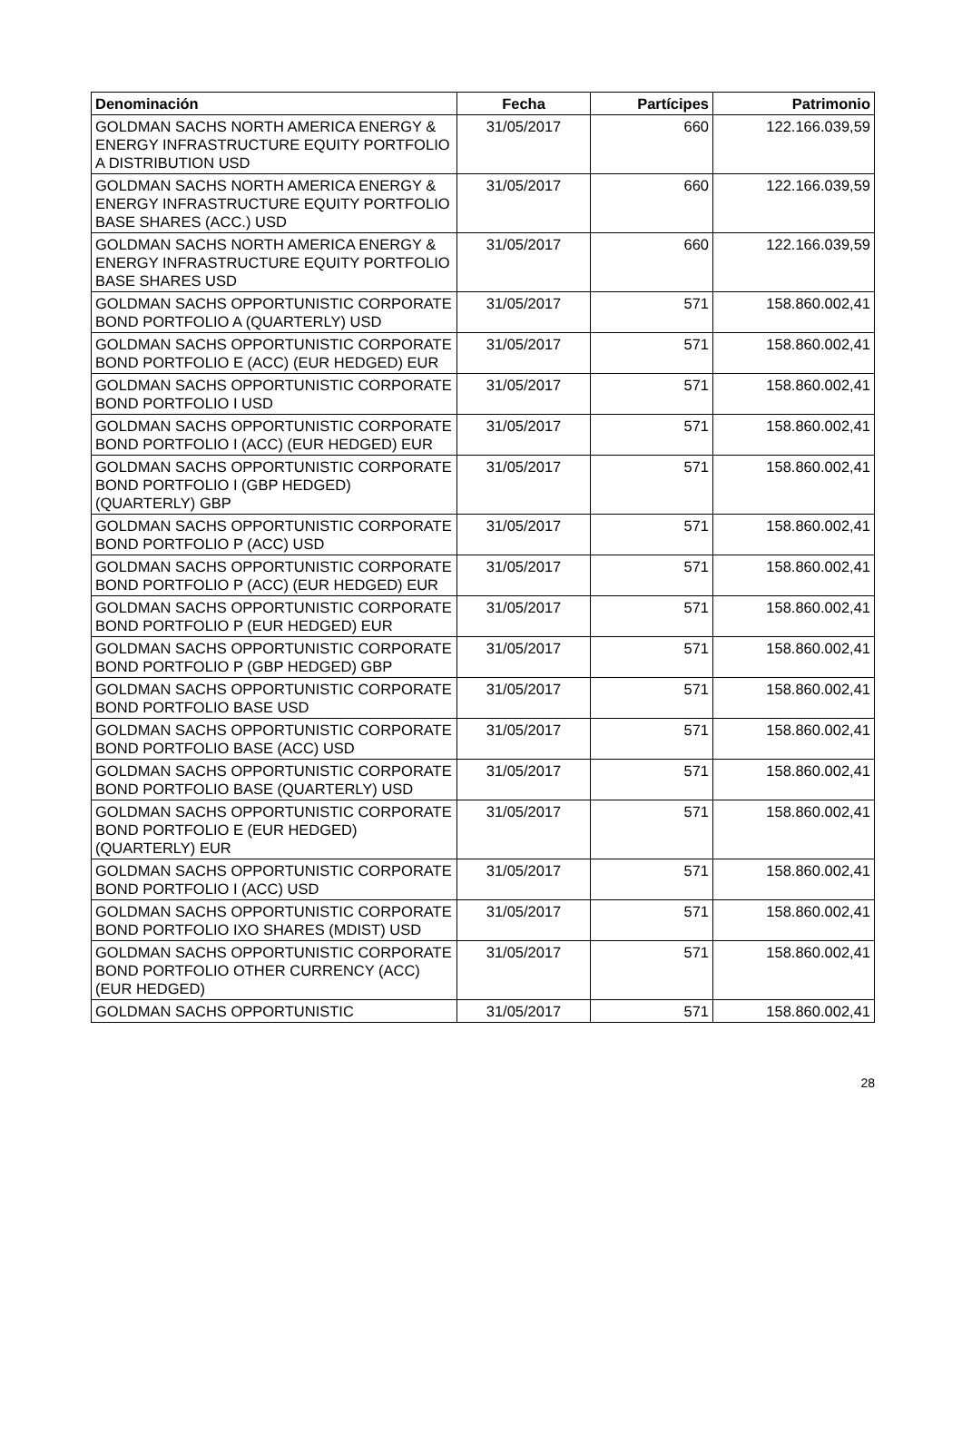| Denominación | Fecha | Partícipes | Patrimonio |
| --- | --- | --- | --- |
| GOLDMAN SACHS NORTH AMERICA ENERGY & ENERGY INFRASTRUCTURE EQUITY PORTFOLIO A DISTRIBUTION USD | 31/05/2017 | 660 | 122.166.039,59 |
| GOLDMAN SACHS NORTH AMERICA ENERGY & ENERGY INFRASTRUCTURE EQUITY PORTFOLIO BASE SHARES (ACC.) USD | 31/05/2017 | 660 | 122.166.039,59 |
| GOLDMAN SACHS NORTH AMERICA ENERGY & ENERGY INFRASTRUCTURE EQUITY PORTFOLIO BASE SHARES USD | 31/05/2017 | 660 | 122.166.039,59 |
| GOLDMAN SACHS OPPORTUNISTIC CORPORATE BOND PORTFOLIO A (QUARTERLY) USD | 31/05/2017 | 571 | 158.860.002,41 |
| GOLDMAN SACHS OPPORTUNISTIC CORPORATE BOND PORTFOLIO E (ACC) (EUR HEDGED) EUR | 31/05/2017 | 571 | 158.860.002,41 |
| GOLDMAN SACHS OPPORTUNISTIC CORPORATE BOND PORTFOLIO I USD | 31/05/2017 | 571 | 158.860.002,41 |
| GOLDMAN SACHS OPPORTUNISTIC CORPORATE BOND PORTFOLIO I (ACC) (EUR HEDGED) EUR | 31/05/2017 | 571 | 158.860.002,41 |
| GOLDMAN SACHS OPPORTUNISTIC CORPORATE BOND PORTFOLIO I (GBP HEDGED) (QUARTERLY) GBP | 31/05/2017 | 571 | 158.860.002,41 |
| GOLDMAN SACHS OPPORTUNISTIC CORPORATE BOND PORTFOLIO P (ACC) USD | 31/05/2017 | 571 | 158.860.002,41 |
| GOLDMAN SACHS OPPORTUNISTIC CORPORATE BOND PORTFOLIO P (ACC) (EUR HEDGED) EUR | 31/05/2017 | 571 | 158.860.002,41 |
| GOLDMAN SACHS OPPORTUNISTIC CORPORATE BOND PORTFOLIO P (EUR HEDGED) EUR | 31/05/2017 | 571 | 158.860.002,41 |
| GOLDMAN SACHS OPPORTUNISTIC CORPORATE BOND PORTFOLIO P (GBP HEDGED) GBP | 31/05/2017 | 571 | 158.860.002,41 |
| GOLDMAN SACHS OPPORTUNISTIC CORPORATE BOND PORTFOLIO BASE USD | 31/05/2017 | 571 | 158.860.002,41 |
| GOLDMAN SACHS OPPORTUNISTIC CORPORATE BOND PORTFOLIO BASE (ACC) USD | 31/05/2017 | 571 | 158.860.002,41 |
| GOLDMAN SACHS OPPORTUNISTIC CORPORATE BOND PORTFOLIO BASE (QUARTERLY) USD | 31/05/2017 | 571 | 158.860.002,41 |
| GOLDMAN SACHS OPPORTUNISTIC CORPORATE BOND PORTFOLIO E (EUR HEDGED) (QUARTERLY) EUR | 31/05/2017 | 571 | 158.860.002,41 |
| GOLDMAN SACHS OPPORTUNISTIC CORPORATE BOND PORTFOLIO I (ACC) USD | 31/05/2017 | 571 | 158.860.002,41 |
| GOLDMAN SACHS OPPORTUNISTIC CORPORATE BOND PORTFOLIO IXO SHARES (MDIST) USD | 31/05/2017 | 571 | 158.860.002,41 |
| GOLDMAN SACHS OPPORTUNISTIC CORPORATE BOND PORTFOLIO OTHER CURRENCY (ACC) (EUR HEDGED) | 31/05/2017 | 571 | 158.860.002,41 |
| GOLDMAN SACHS OPPORTUNISTIC | 31/05/2017 | 571 | 158.860.002,41 |
28